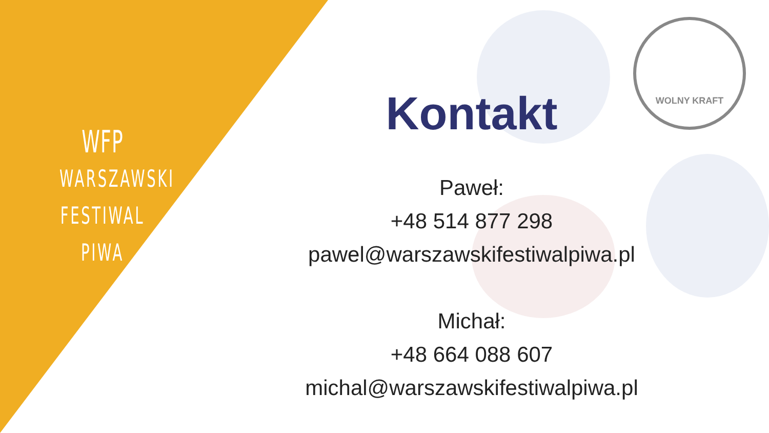WFP
WARSZAWSKI
FESTIWAL PIWA
WOLNY KRAFT
Kontakt
Paweł:
+48 514 877 298
pawel@warszawskifestiwalpiwa.pl
Michał:
+48 664 088 607
michal@warszawskifestiwalpiwa.pl